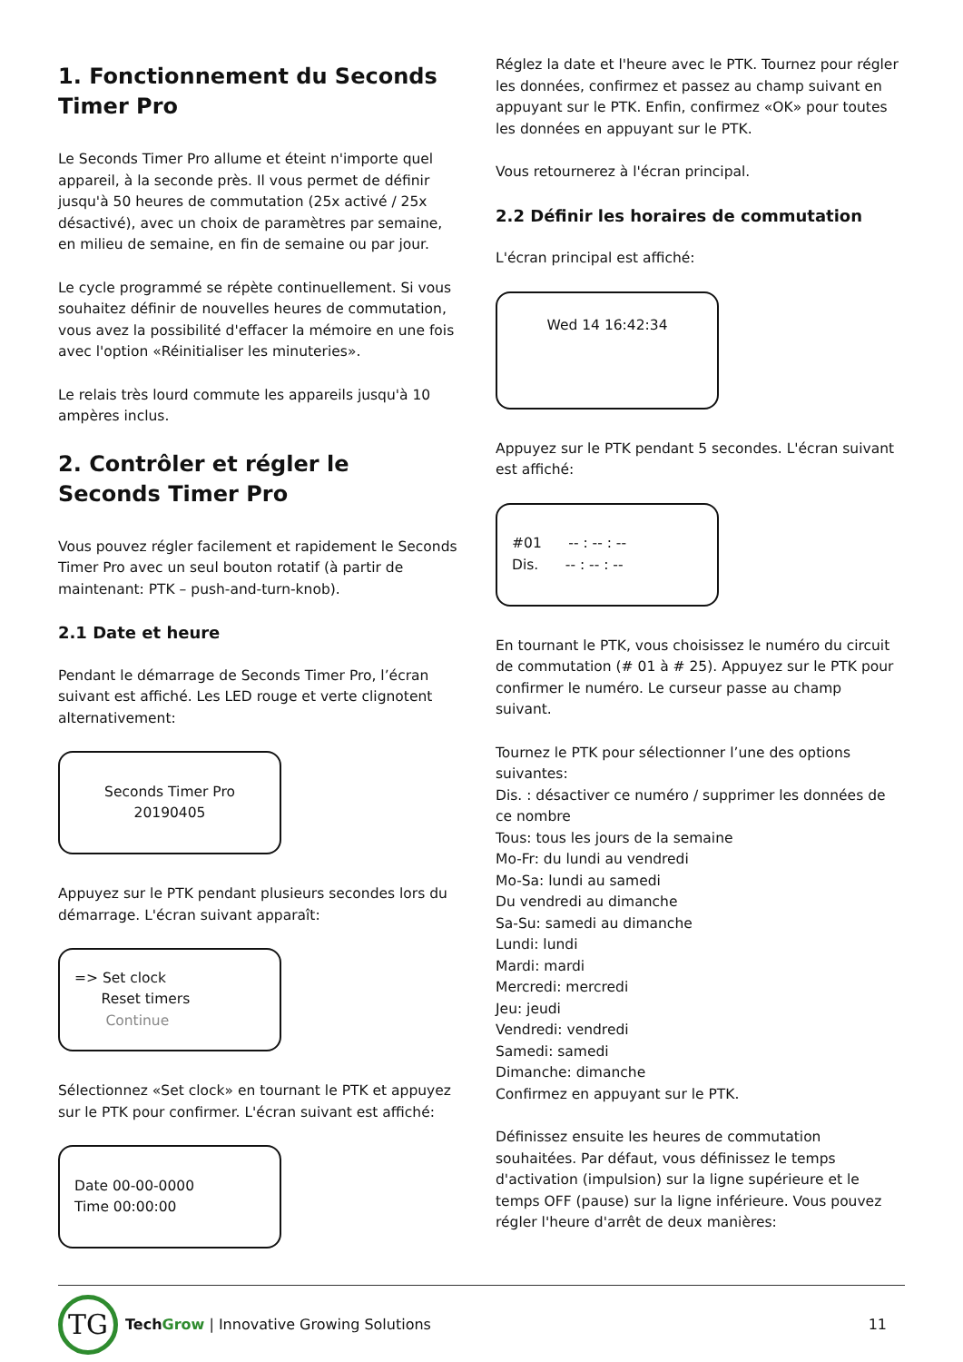1. Fonctionnement du Seconds Timer Pro
Le Seconds Timer Pro allume et éteint n'importe quel appareil, à la seconde près. Il vous permet de définir jusqu'à 50 heures de commutation (25x activé / 25x désactivé), avec un choix de paramètres par semaine, en milieu de semaine, en fin de semaine ou par jour.
Le cycle programmé se répète continuellement. Si vous souhaitez définir de nouvelles heures de commutation, vous avez la possibilité d'effacer la mémoire en une fois avec l'option «Réinitialiser les minuteries».
Le relais très lourd commute les appareils jusqu'à 10 ampères inclus.
2. Contrôler et régler le Seconds Timer Pro
Vous pouvez régler facilement et rapidement le Seconds Timer Pro avec un seul bouton rotatif (à partir de maintenant: PTK – push-and-turn-knob).
2.1 Date et heure
Pendant le démarrage de Seconds Timer Pro, l’écran suivant est affiché. Les LED rouge et verte clignotent alternativement:
Seconds Timer Pro
20190405
Appuyez sur le PTK pendant plusieurs secondes lors du démarrage. L'écran suivant apparaît:
=> Set clock
Reset timers
Continue
Sélectionnez «Set clock» en tournant le PTK et appuyez sur le PTK pour confirmer. L'écran suivant est affiché:
Date 00-00-0000
Time 00:00:00
Réglez la date et l'heure avec le PTK. Tournez pour régler les données, confirmez et passez au champ suivant en appuyant sur le PTK. Enfin, confirmez «OK» pour toutes les données en appuyant sur le PTK.
Vous retournerez à l'écran principal.
2.2 Définir les horaires de commutation
L'écran principal est affiché:
Wed 14 16:42:34
Appuyez sur le PTK pendant 5 secondes. L'écran suivant est affiché:
#01 -- : -- : --
Dis. -- : -- : --
En tournant le PTK, vous choisissez le numéro du circuit de commutation (# 01 à # 25). Appuyez sur le PTK pour confirmer le numéro. Le curseur passe au champ suivant.
Tournez le PTK pour sélectionner l’une des options suivantes:
Dis. : désactiver ce numéro / supprimer les données de ce nombre
Tous: tous les jours de la semaine
Mo-Fr: du lundi au vendredi
Mo-Sa: lundi au samedi
Du vendredi au dimanche
Sa-Su: samedi au dimanche
Lundi: lundi
Mardi: mardi
Mercredi: mercredi
Jeu: jeudi
Vendredi: vendredi
Samedi: samedi
Dimanche: dimanche
Confirmez en appuyant sur le PTK.
Définissez ensuite les heures de commutation souhaitées. Par défaut, vous définissez le temps d'activation (impulsion) sur la ligne supérieure et le temps OFF (pause) sur la ligne inférieure. Vous pouvez régler l'heure d'arrêt de deux manières:
TG
Tech Grow | Innovative Growing Solutions
11